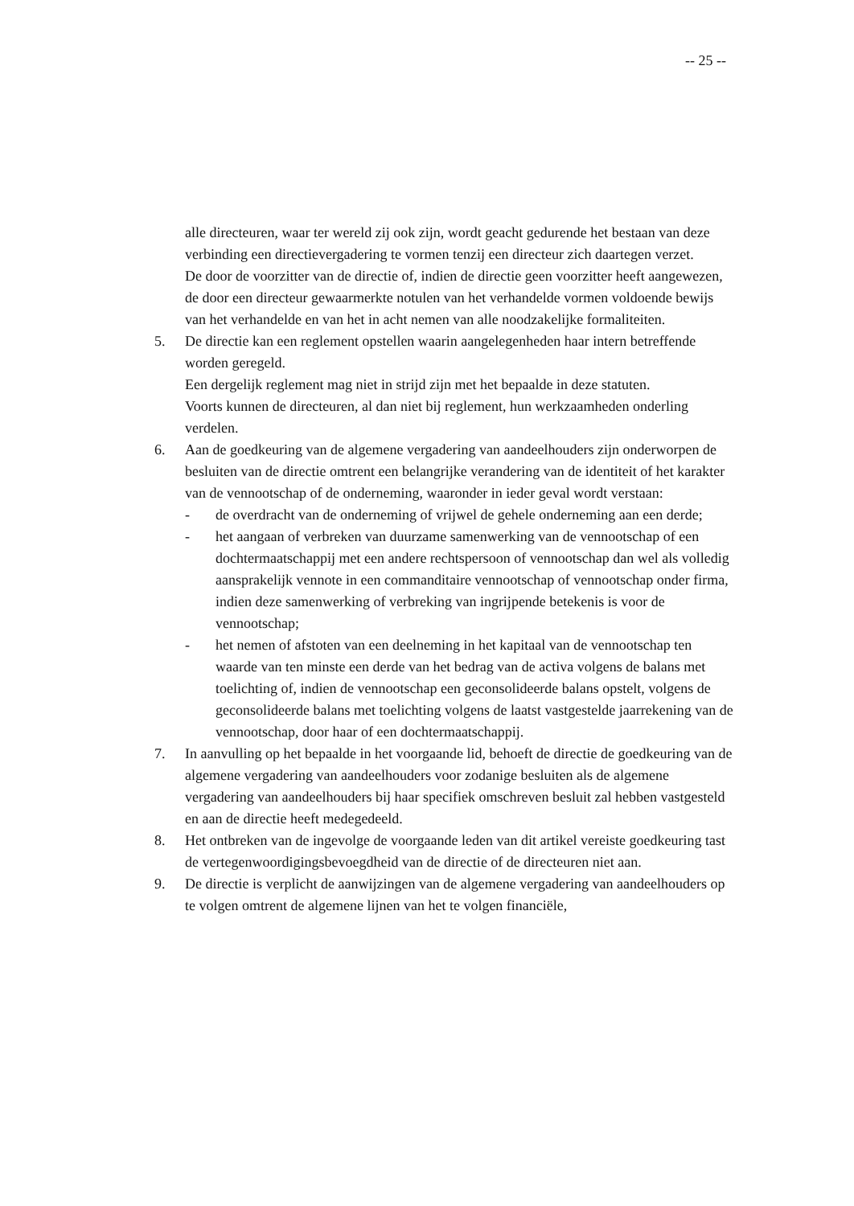-- 25 --
alle directeuren, waar ter wereld zij ook zijn, wordt geacht gedurende het bestaan van deze verbinding een directievergadering te vormen tenzij een directeur zich daartegen verzet.
De door de voorzitter van de directie of, indien de directie geen voorzitter heeft aangewezen, de door een directeur gewaarmerkte notulen van het verhandelde vormen voldoende bewijs van het verhandelde en van het in acht nemen van alle noodzakelijke formaliteiten.
5. De directie kan een reglement opstellen waarin aangelegenheden haar intern betreffende worden geregeld.
Een dergelijk reglement mag niet in strijd zijn met het bepaalde in deze statuten.
Voorts kunnen de directeuren, al dan niet bij reglement, hun werkzaamheden onderling verdelen.
6. Aan de goedkeuring van de algemene vergadering van aandeelhouders zijn onderworpen de besluiten van de directie omtrent een belangrijke verandering van de identiteit of het karakter van de vennootschap of de onderneming, waaronder in ieder geval wordt verstaan:
- de overdracht van de onderneming of vrijwel de gehele onderneming aan een derde;
- het aangaan of verbreken van duurzame samenwerking van de vennootschap of een dochtermaatschappij met een andere rechtspersoon of vennootschap dan wel als volledig aansprakelijk vennote in een commanditaire vennootschap of vennootschap onder firma, indien deze samenwerking of verbreking van ingrijpende betekenis is voor de vennootschap;
- het nemen of afstoten van een deelneming in het kapitaal van de vennootschap ten waarde van ten minste een derde van het bedrag van de activa volgens de balans met toelichting of, indien de vennootschap een geconsolideerde balans opstelt, volgens de geconsolideerde balans met toelichting volgens de laatst vastgestelde jaarrekening van de vennootschap, door haar of een dochtermaatschappij.
7. In aanvulling op het bepaalde in het voorgaande lid, behoeft de directie de goedkeuring van de algemene vergadering van aandeelhouders voor zodanige besluiten als de algemene vergadering van aandeelhouders bij haar specifiek omschreven besluit zal hebben vastgesteld en aan de directie heeft medegedeeld.
8. Het ontbreken van de ingevolge de voorgaande leden van dit artikel vereiste goedkeuring tast de vertegenwoordigingsbevoegdheid van de directie of de directeuren niet aan.
9. De directie is verplicht de aanwijzingen van de algemene vergadering van aandeelhouders op te volgen omtrent de algemene lijnen van het te volgen financiële,